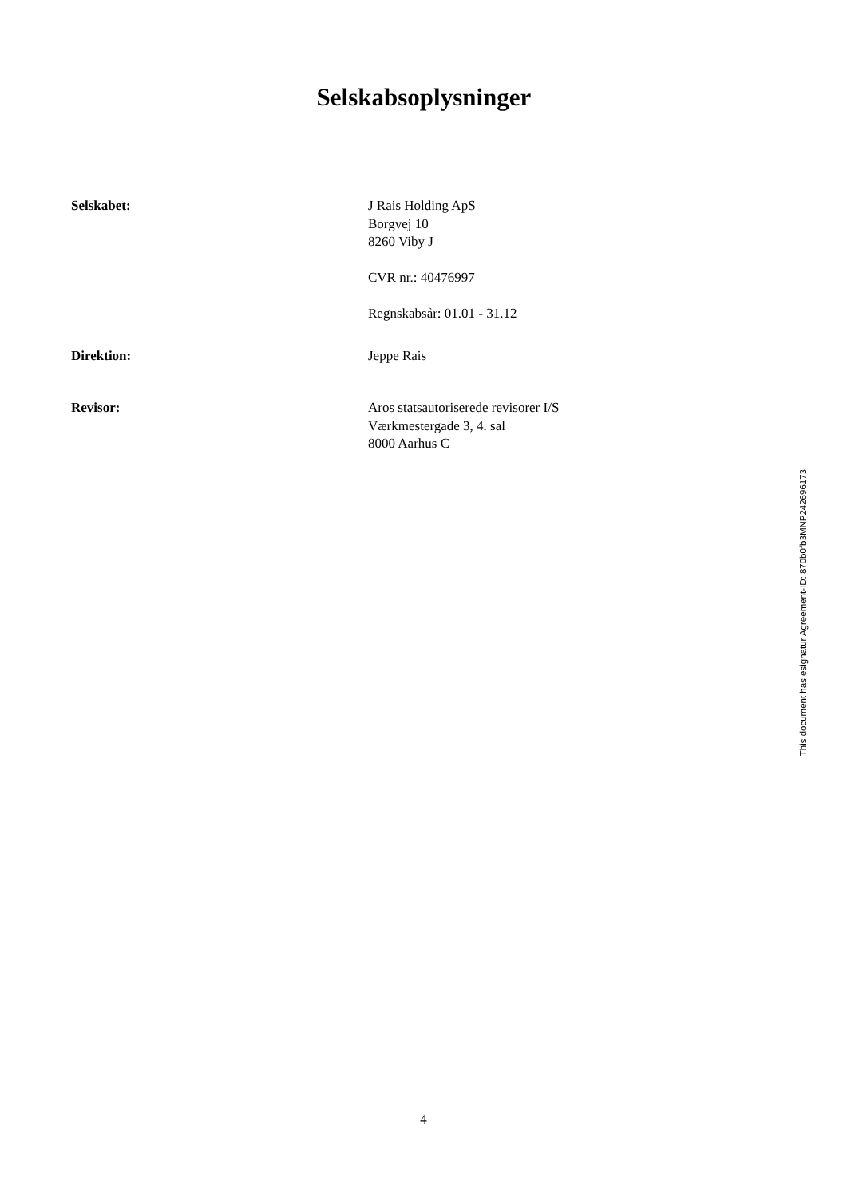Selskabsoplysninger
Selskabet: J Rais Holding ApS
Borgvej 10
8260 Viby J
CVR nr.: 40476997
Regnskabsår: 01.01 - 31.12
Direktion: Jeppe Rais
Revisor: Aros statsautoriserede revisorer I/S
Værkmestergade 3, 4. sal
8000 Aarhus C
This document has esignatur Agreement-ID: 870b0fb3MNP242696173
4